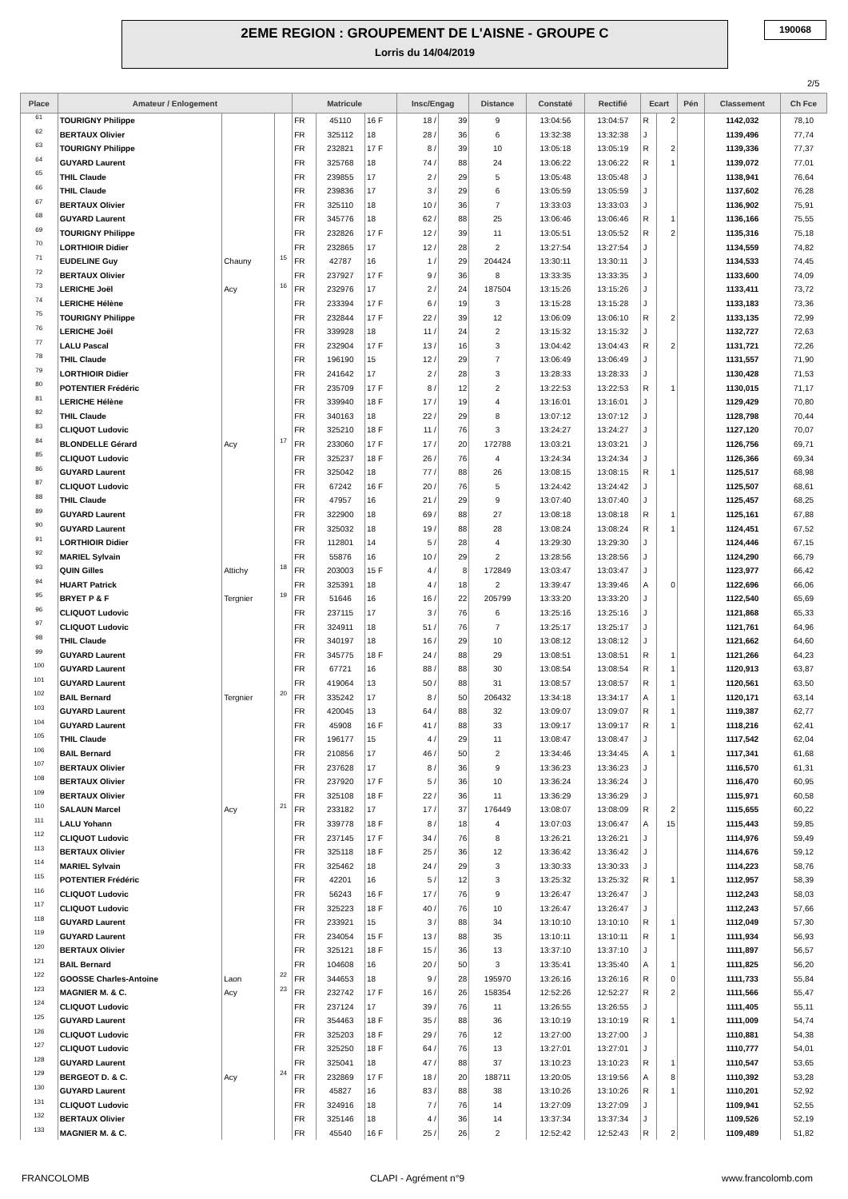2EME REGION : GROUPEMENT DE L'AISNE - GROUPE C
Lorris du 14/04/2019
190068
2/5
| Place | Amateur / Enlogement | | | Matricule | | | Insc/Engag | | Distance | Constaté | Rectifié | Ecart | | Pén | Classement | Ch Fce |
| --- | --- | --- | --- | --- | --- | --- | --- | --- | --- | --- | --- | --- | --- | --- | --- | --- |
| 61 | TOURIGNY Philippe | | | FR | 45110 | 16 F | 18 / | 39 | 9 | 13:04:56 | 13:04:57 | R | 2 | | 1142,032 | 78,10 |
| 62 | BERTAUX Olivier | | | FR | 325112 | 18 | 28 / | 36 | 6 | 13:32:38 | 13:32:38 | J | | | 1139,496 | 77,74 |
| 63 | TOURIGNY Philippe | | | FR | 232821 | 17 F | 8 / | 39 | 10 | 13:05:18 | 13:05:19 | R | 2 | | 1139,336 | 77,37 |
| 64 | GUYARD Laurent | | | FR | 325768 | 18 | 74 / | 88 | 24 | 13:06:22 | 13:06:22 | R | 1 | | 1139,072 | 77,01 |
| 65 | THIL Claude | | | FR | 239855 | 17 | 2 / | 29 | 5 | 13:05:48 | 13:05:48 | J | | | 1138,941 | 76,64 |
| 66 | THIL Claude | | | FR | 239836 | 17 | 3 / | 29 | 6 | 13:05:59 | 13:05:59 | J | | | 1137,602 | 76,28 |
| 67 | BERTAUX Olivier | | | FR | 325110 | 18 | 10 / | 36 | 7 | 13:33:03 | 13:33:03 | J | | | 1136,902 | 75,91 |
| 68 | GUYARD Laurent | | | FR | 345776 | 18 | 62 / | 88 | 25 | 13:06:46 | 13:06:46 | R | 1 | | 1136,166 | 75,55 |
| 69 | TOURIGNY Philippe | | | FR | 232826 | 17 F | 12 / | 39 | 11 | 13:05:51 | 13:05:52 | R | 2 | | 1135,316 | 75,18 |
| 70 | LORTHIOIR Didier | | | FR | 232865 | 17 | 12 / | 28 | 2 | 13:27:54 | 13:27:54 | J | | | 1134,559 | 74,82 |
| 71 | EUDELINE Guy | Chauny | 15 | FR | 42787 | 16 | 1 / | 29 | 204424 | 13:30:11 | 13:30:11 | J | | | 1134,533 | 74,45 |
| 72 | BERTAUX Olivier | | | FR | 237927 | 17 F | 9 / | 36 | 8 | 13:33:35 | 13:33:35 | J | | | 1133,600 | 74,09 |
| 73 | LERICHE Joël | Acy | 16 | FR | 232976 | 17 | 2 / | 24 | 187504 | 13:15:26 | 13:15:26 | J | | | 1133,411 | 73,72 |
| 74 | LERICHE Hélène | | | FR | 233394 | 17 F | 6 / | 19 | 3 | 13:15:28 | 13:15:28 | J | | | 1133,183 | 73,36 |
| 75 | TOURIGNY Philippe | | | FR | 232844 | 17 F | 22 / | 39 | 12 | 13:06:09 | 13:06:10 | R | 2 | | 1133,135 | 72,99 |
| 76 | LERICHE Joël | | | FR | 339928 | 18 | 11 / | 24 | 2 | 13:15:32 | 13:15:32 | J | | | 1132,727 | 72,63 |
| 77 | LALU Pascal | | | FR | 232904 | 17 F | 13 / | 16 | 3 | 13:04:42 | 13:04:43 | R | 2 | | 1131,721 | 72,26 |
| 78 | THIL Claude | | | FR | 196190 | 15 | 12 / | 29 | 7 | 13:06:49 | 13:06:49 | J | | | 1131,557 | 71,90 |
| 79 | LORTHIOIR Didier | | | FR | 241642 | 17 | 2 / | 28 | 3 | 13:28:33 | 13:28:33 | J | | | 1130,428 | 71,53 |
| 80 | POTENTIER Frédéric | | | FR | 235709 | 17 F | 8 / | 12 | 2 | 13:22:53 | 13:22:53 | R | 1 | | 1130,015 | 71,17 |
| 81 | LERICHE Hélène | | | FR | 339940 | 18 F | 17 / | 19 | 4 | 13:16:01 | 13:16:01 | J | | | 1129,429 | 70,80 |
| 82 | THIL Claude | | | FR | 340163 | 18 | 22 / | 29 | 8 | 13:07:12 | 13:07:12 | J | | | 1128,798 | 70,44 |
| 83 | CLIQUOT Ludovic | | | FR | 325210 | 18 F | 11 / | 76 | 3 | 13:24:27 | 13:24:27 | J | | | 1127,120 | 70,07 |
| 84 | BLONDELLE Gérard | Acy | 17 | FR | 233060 | 17 F | 17 / | 20 | 172788 | 13:03:21 | 13:03:21 | J | | | 1126,756 | 69,71 |
| 85 | CLIQUOT Ludovic | | | FR | 325237 | 18 F | 26 / | 76 | 4 | 13:24:34 | 13:24:34 | J | | | 1126,366 | 69,34 |
| 86 | GUYARD Laurent | | | FR | 325042 | 18 | 77 / | 88 | 26 | 13:08:15 | 13:08:15 | R | 1 | | 1125,517 | 68,98 |
| 87 | CLIQUOT Ludovic | | | FR | 67242 | 16 F | 20 / | 76 | 5 | 13:24:42 | 13:24:42 | J | | | 1125,507 | 68,61 |
| 88 | THIL Claude | | | FR | 47957 | 16 | 21 / | 29 | 9 | 13:07:40 | 13:07:40 | J | | | 1125,457 | 68,25 |
| 89 | GUYARD Laurent | | | FR | 322900 | 18 | 69 / | 88 | 27 | 13:08:18 | 13:08:18 | R | 1 | | 1125,161 | 67,88 |
| 90 | GUYARD Laurent | | | FR | 325032 | 18 | 19 / | 88 | 28 | 13:08:24 | 13:08:24 | R | 1 | | 1124,451 | 67,52 |
| 91 | LORTHIOIR Didier | | | FR | 112801 | 14 | 5 / | 28 | 4 | 13:29:30 | 13:29:30 | J | | | 1124,446 | 67,15 |
| 92 | MARIEL Sylvain | | | FR | 55876 | 16 | 10 / | 29 | 2 | 13:28:56 | 13:28:56 | J | | | 1124,290 | 66,79 |
| 93 | QUIN Gilles | Attichy | 18 | FR | 203003 | 15 F | 4 / | 8 | 172849 | 13:03:47 | 13:03:47 | J | | | 1123,977 | 66,42 |
| 94 | HUART Patrick | | | FR | 325391 | 18 | 4 / | 18 | 2 | 13:39:47 | 13:39:46 | A | 0 | | 1122,696 | 66,06 |
| 95 | BRYET P & F | Tergnier | 19 | FR | 51646 | 16 | 16 / | 22 | 205799 | 13:33:20 | 13:33:20 | J | | | 1122,540 | 65,69 |
| 96 | CLIQUOT Ludovic | | | FR | 237115 | 17 | 3 / | 76 | 6 | 13:25:16 | 13:25:16 | J | | | 1121,868 | 65,33 |
| 97 | CLIQUOT Ludovic | | | FR | 324911 | 18 | 51 / | 76 | 7 | 13:25:17 | 13:25:17 | J | | | 1121,761 | 64,96 |
| 98 | THIL Claude | | | FR | 340197 | 18 | 16 / | 29 | 10 | 13:08:12 | 13:08:12 | J | | | 1121,662 | 64,60 |
| 99 | GUYARD Laurent | | | FR | 345775 | 18 F | 24 / | 88 | 29 | 13:08:51 | 13:08:51 | R | 1 | | 1121,266 | 64,23 |
| 100 | GUYARD Laurent | | | FR | 67721 | 16 | 88 / | 88 | 30 | 13:08:54 | 13:08:54 | R | 1 | | 1120,913 | 63,87 |
| 101 | GUYARD Laurent | | | FR | 419064 | 13 | 50 / | 88 | 31 | 13:08:57 | 13:08:57 | R | 1 | | 1120,561 | 63,50 |
| 102 | BAIL Bernard | Tergnier | 20 | FR | 335242 | 17 | 8 / | 50 | 206432 | 13:34:18 | 13:34:17 | A | 1 | | 1120,171 | 63,14 |
| 103 | GUYARD Laurent | | | FR | 420045 | 13 | 64 / | 88 | 32 | 13:09:07 | 13:09:07 | R | 1 | | 1119,387 | 62,77 |
| 104 | GUYARD Laurent | | | FR | 45908 | 16 F | 41 / | 88 | 33 | 13:09:17 | 13:09:17 | R | 1 | | 1118,216 | 62,41 |
| 105 | THIL Claude | | | FR | 196177 | 15 | 4 / | 29 | 11 | 13:08:47 | 13:08:47 | J | | | 1117,542 | 62,04 |
| 106 | BAIL Bernard | | | FR | 210856 | 17 | 46 / | 50 | 2 | 13:34:46 | 13:34:45 | A | 1 | | 1117,341 | 61,68 |
| 107 | BERTAUX Olivier | | | FR | 237628 | 17 | 8 / | 36 | 9 | 13:36:23 | 13:36:23 | J | | | 1116,570 | 61,31 |
| 108 | BERTAUX Olivier | | | FR | 237920 | 17 F | 5 / | 36 | 10 | 13:36:24 | 13:36:24 | J | | | 1116,470 | 60,95 |
| 109 | BERTAUX Olivier | | | FR | 325108 | 18 F | 22 / | 36 | 11 | 13:36:29 | 13:36:29 | J | | | 1115,971 | 60,58 |
| 110 | SALAUN Marcel | Acy | 21 | FR | 233182 | 17 | 17 / | 37 | 176449 | 13:08:07 | 13:08:09 | R | 2 | | 1115,655 | 60,22 |
| 111 | LALU Yohann | | | FR | 339778 | 18 F | 8 / | 18 | 4 | 13:07:03 | 13:06:47 | A | 15 | | 1115,443 | 59,85 |
| 112 | CLIQUOT Ludovic | | | FR | 237145 | 17 F | 34 / | 76 | 8 | 13:26:21 | 13:26:21 | J | | | 1114,976 | 59,49 |
| 113 | BERTAUX Olivier | | | FR | 325118 | 18 F | 25 / | 36 | 12 | 13:36:42 | 13:36:42 | J | | | 1114,676 | 59,12 |
| 114 | MARIEL Sylvain | | | FR | 325462 | 18 | 24 / | 29 | 3 | 13:30:33 | 13:30:33 | J | | | 1114,223 | 58,76 |
| 115 | POTENTIER Frédéric | | | FR | 42201 | 16 | 5 / | 12 | 3 | 13:25:32 | 13:25:32 | R | 1 | | 1112,957 | 58,39 |
| 116 | CLIQUOT Ludovic | | | FR | 56243 | 16 F | 17 / | 76 | 9 | 13:26:47 | 13:26:47 | J | | | 1112,243 | 58,03 |
| 117 | CLIQUOT Ludovic | | | FR | 325223 | 18 F | 40 / | 76 | 10 | 13:26:47 | 13:26:47 | J | | | 1112,243 | 57,66 |
| 118 | GUYARD Laurent | | | FR | 233921 | 15 | 3 / | 88 | 34 | 13:10:10 | 13:10:10 | R | 1 | | 1112,049 | 57,30 |
| 119 | GUYARD Laurent | | | FR | 234054 | 15 F | 13 / | 88 | 35 | 13:10:11 | 13:10:11 | R | 1 | | 1111,934 | 56,93 |
| 120 | BERTAUX Olivier | | | FR | 325121 | 18 F | 15 / | 36 | 13 | 13:37:10 | 13:37:10 | J | | | 1111,897 | 56,57 |
| 121 | BAIL Bernard | | | FR | 104608 | 16 | 20 / | 50 | 3 | 13:35:41 | 13:35:40 | A | 1 | | 1111,825 | 56,20 |
| 122 | GOOSSE Charles-Antoine | Laon | 22 | FR | 344653 | 18 | 9 / | 28 | 195970 | 13:26:16 | 13:26:16 | R | 0 | | 1111,733 | 55,84 |
| 123 | MAGNIER M. & C. | Acy | 23 | FR | 232742 | 17 F | 16 / | 26 | 158354 | 12:52:26 | 12:52:27 | R | 2 | | 1111,566 | 55,47 |
| 124 | CLIQUOT Ludovic | | | FR | 237124 | 17 | 39 / | 76 | 11 | 13:26:55 | 13:26:55 | J | | | 1111,405 | 55,11 |
| 125 | GUYARD Laurent | | | FR | 354463 | 18 F | 35 / | 88 | 36 | 13:10:19 | 13:10:19 | R | 1 | | 1111,009 | 54,74 |
| 126 | CLIQUOT Ludovic | | | FR | 325203 | 18 F | 29 / | 76 | 12 | 13:27:00 | 13:27:00 | J | | | 1110,881 | 54,38 |
| 127 | CLIQUOT Ludovic | | | FR | 325250 | 18 F | 64 / | 76 | 13 | 13:27:01 | 13:27:01 | J | | | 1110,777 | 54,01 |
| 128 | GUYARD Laurent | | | FR | 325041 | 18 | 47 / | 88 | 37 | 13:10:23 | 13:10:23 | R | 1 | | 1110,547 | 53,65 |
| 129 | BERGEOT D. & C. | Acy | 24 | FR | 232869 | 17 F | 18 / | 20 | 188711 | 13:20:05 | 13:19:56 | A | 8 | | 1110,392 | 53,28 |
| 130 | GUYARD Laurent | | | FR | 45827 | 16 | 83 / | 88 | 38 | 13:10:26 | 13:10:26 | R | 1 | | 1110,201 | 52,92 |
| 131 | CLIQUOT Ludovic | | | FR | 324916 | 18 | 7 / | 76 | 14 | 13:27:09 | 13:27:09 | J | | | 1109,941 | 52,55 |
| 132 | BERTAUX Olivier | | | FR | 325146 | 18 | 4 / | 36 | 14 | 13:37:34 | 13:37:34 | J | | | 1109,526 | 52,19 |
| 133 | MAGNIER M. & C. | | | FR | 45540 | 16 F | 25 / | 26 | 2 | 12:52:42 | 12:52:43 | R | 2 | | 1109,489 | 51,82 |
FRANCOLOMB CLAPI - Agrément n°9 www.francolomb.com